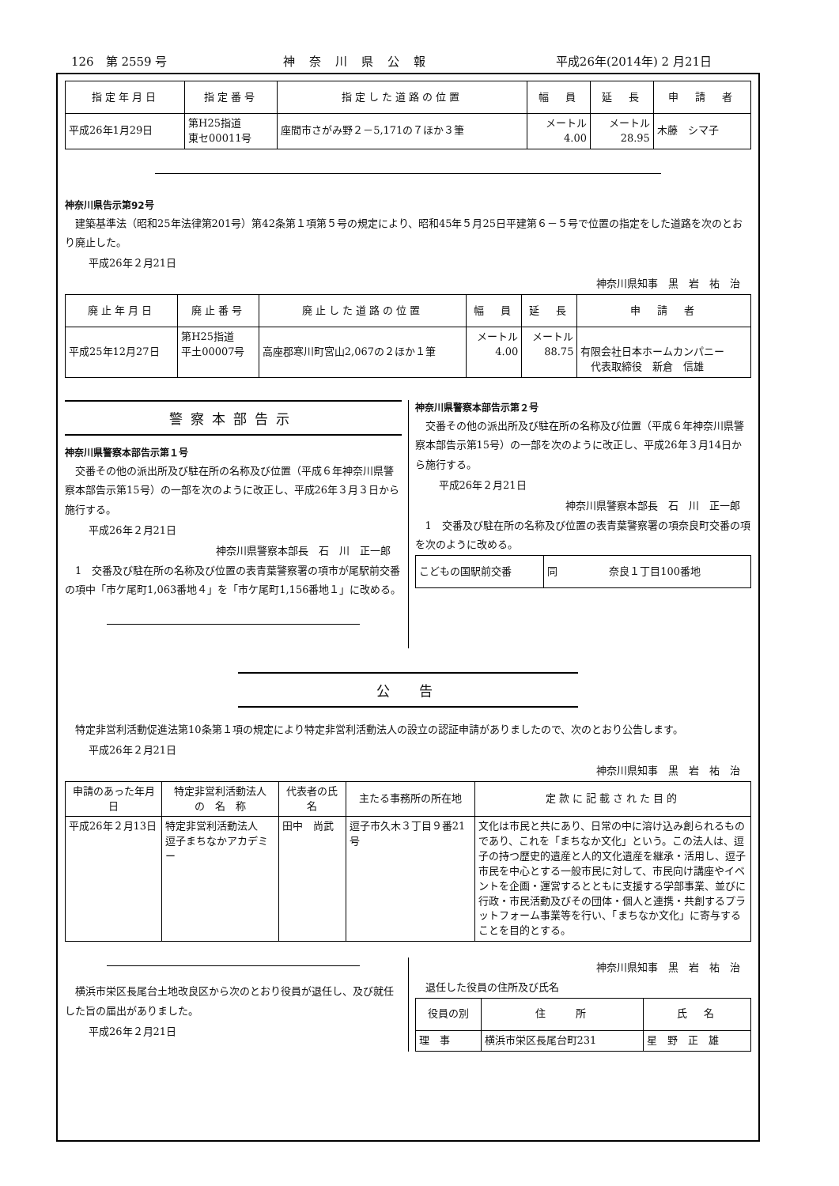126　第 2559 号 神奈川県公報 平成26年(2014年) 2 月21日
| 指定年月日 | 指定番号 | 指定した道路の位置 | 幅 員 | 延 長 | 申 請 者 |
| --- | --- | --- | --- | --- | --- |
| 平成26年1月29日 | 第H25指道 東セ00011号 | 座間市さがみ野２－5,171の７ほか３筆 | メートル 4.00 | メートル 28.95 | 木藤 シマ子 |
神奈川県告示第92号
建築基準法（昭和25年法律第201号）第42条第１項第５号の規定により、昭和45年５月25日平建第６－５号で位置の指定をした道路を次のとおり廃止した。
平成26年２月21日
神奈川県知事　黒　岩　祐　治
| 廃止年月日 | 廃止番号 | 廃止した道路の位置 | 幅 員 | 延 長 | 申 請 者 |
| --- | --- | --- | --- | --- | --- |
| 平成25年12月27日 | 第H25指道 平土00007号 | 高座郡寒川町宮山2,067の２ほか１筆 | メートル 4.00 | メートル 88.75 | 有限会社日本ホームカンパニー 代表取締役 新倉 信雄 |
警察本部告示
神奈川県警察本部告示第１号
交番その他の派出所及び駐在所の名称及び位置（平成６年神奈川県警察本部告示第15号）の一部を次のように改正し、平成26年３月３日から施行する。
平成26年２月21日
神奈川県警察本部長　石　川　正一郎
1　交番及び駐在所の名称及び位置の表青葉警察署の項市が尾駅前交番の項中「市ケ尾町1,063番地４」を「市ケ尾町1,156番地１」に改める。
神奈川県警察本部告示第２号
交番その他の派出所及び駐在所の名称及び位置（平成６年神奈川県警察本部告示第15号）の一部を次のように改正し、平成26年３月14日から施行する。
平成26年２月21日
神奈川県警察本部長　石　川　正一郎
1　交番及び駐在所の名称及び位置の表青葉警察署の項奈良町交番の項を次のように改める。
| こどもの国駅前交番 | 同 奈良１丁目100番地 |
公　告
特定非営利活動促進法第10条第１項の規定により特定非営利活動法人の設立の認証申請がありましたので、次のとおり公告します。
平成26年２月21日
神奈川県知事　黒　岩　祐　治
| 申請のあった年月日 | 特定非営利活動法人 の 名 称 | 代表者の氏名 | 主たる事務所の所在地 | 定款に記載された目的 |
| --- | --- | --- | --- | --- |
| 平成26年２月13日 | 特定非営利活動法人 逗子まちなかアカデミー | 田中 尚武 | 逗子市久木３丁目９番21号 | 文化は市民と共にあり、日常の中に溶け込み創られるものであり、これを「まちなか文化」という。この法人は、逗子の持つ歴史的遺産と人的文化遺産を継承・活用し、逗子市民を中心とする一般市民に対して、市民向け講座やイベントを企画・運営するとともに支援する学部事業、並びに行政・市民活動及びその団体・個人と連携・共創するプラットフォーム事業等を行い、「まちなか文化」に寄与することを目的とする。 |
横浜市栄区長尾台土地改良区から次のとおり役員が退任し、及び就任した旨の届出がありました。
平成26年２月21日
神奈川県知事　黒　岩　祐　治
退任した役員の住所及び氏名
| 役員の別 | 住 所 | 氏 名 |
| --- | --- | --- |
| 理 事 | 横浜市栄区長尾台町231 | 星 野 正 雄 |